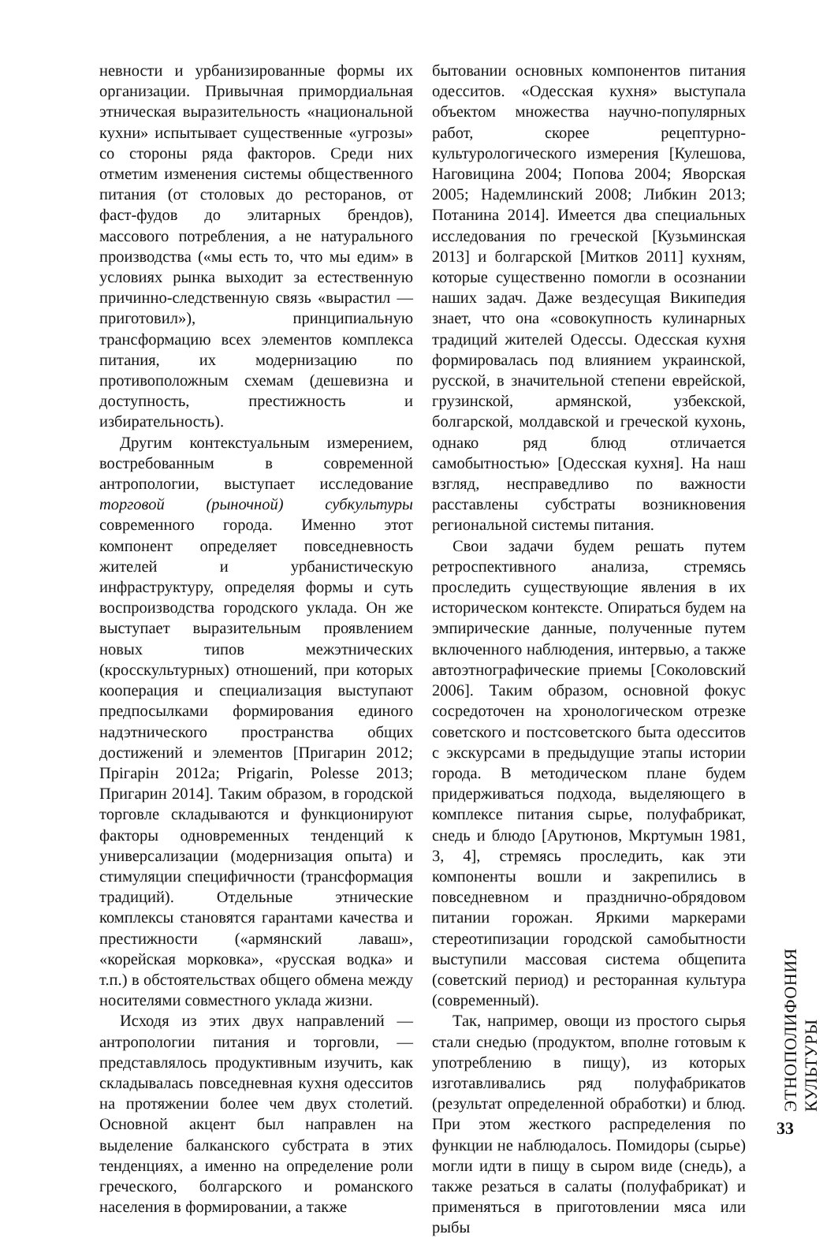невности и урбанизированные формы их организации. Привычная примордиальная этническая выразительность «национальной кухни» испытывает существенные «угрозы» со стороны ряда факторов. Среди них отметим изменения системы общественного питания (от столовых до ресторанов, от фаст-фудов до элитарных брендов), массового потребления, а не натурального производства («мы есть то, что мы едим» в условиях рынка выходит за естественную причинно-следственную связь «вырастил — приготовил»), принципиальную трансформацию всех элементов комплекса питания, их модернизацию по противоположным схемам (дешевизна и доступность, престижность и избирательность).
Другим контекстуальным измерением, востребованным в современной антропологии, выступает исследование торговой (рыночной) субкультуры современного города. Именно этот компонент определяет повседневность жителей и урбанистическую инфраструктуру, определяя формы и суть воспроизводства городского уклада. Он же выступает выразительным проявлением новых типов межэтнических (кросскультурных) отношений, при которых кооперация и специализация выступают предпосылками формирования единого надэтнического пространства общих достижений и элементов [Пригарин 2012; Прігарін 2012а; Prigarin, Polesse 2013; Пригарин 2014]. Таким образом, в городской торговле складываются и функционируют факторы одновременных тенденций к универсализации (модернизация опыта) и стимуляции специфичности (трансформация традиций). Отдельные этнические комплексы становятся гарантами качества и престижности («армянский лаваш», «корейская морковка», «русская водка» и т.п.) в обстоятельствах общего обмена между носителями совместного уклада жизни.
Исходя из этих двух направлений — антропологии питания и торговли, — представлялось продуктивным изучить, как складывалась повседневная кухня одесситов на протяжении более чем двух столетий. Основной акцент был направлен на выделение балканского субстрата в этих тенденциях, а именно на определение роли греческого, болгарского и романского населения в формировании, а также
бытовании основных компонентов питания одесситов. «Одесская кухня» выступала объектом множества научно-популярных работ, скорее рецептурно-культурологического измерения [Кулешова, Наговицина 2004; Попова 2004; Яворская 2005; Надемлинский 2008; Либкин 2013; Потанина 2014]. Имеется два специальных исследования по греческой [Кузьминская 2013] и болгарской [Митков 2011] кухням, которые существенно помогли в осознании наших задач. Даже вездесущая Википедия знает, что она «совокупность кулинарных традиций жителей Одессы. Одесская кухня формировалась под влиянием украинской, русской, в значительной степени еврейской, грузинской, армянской, узбекской, болгарской, молдавской и греческой кухонь, однако ряд блюд отличается самобытностью» [Одесская кухня]. На наш взгляд, несправедливо по важности расставлены субстраты возникновения региональной системы питания.
Свои задачи будем решать путем ретроспективного анализа, стремясь проследить существующие явления в их историческом контексте. Опираться будем на эмпирические данные, полученные путем включенного наблюдения, интервью, а также автоэтнографические приемы [Соколовский 2006]. Таким образом, основной фокус сосредоточен на хронологическом отрезке советского и постсоветского быта одесситов с экскурсами в предыдущие этапы истории города. В методическом плане будем придерживаться подхода, выделяющего в комплексе питания сырье, полуфабрикат, снедь и блюдо [Арутюнов, Мкртумын 1981, 3, 4], стремясь проследить, как эти компоненты вошли и закрепились в повседневном и празднично-обрядовом питании горожан. Яркими маркерами стереотипизации городской самобытности выступили массовая система общепита (советский период) и ресторанная культура (современный).
Так, например, овощи из простого сырья стали снедью (продуктом, вполне готовым к употреблению в пищу), из которых изготавливались ряд полуфабрикатов (результат определенной обработки) и блюд. При этом жесткого распределения по функции не наблюдалось. Помидоры (сырье) могли идти в пищу в сыром виде (снедь), а также резаться в салаты (полуфабрикат) и применяться в приготовлении мяса или рыбы
ЭТНОПОЛИФОНИЯ КУЛЬТУРЫ
33